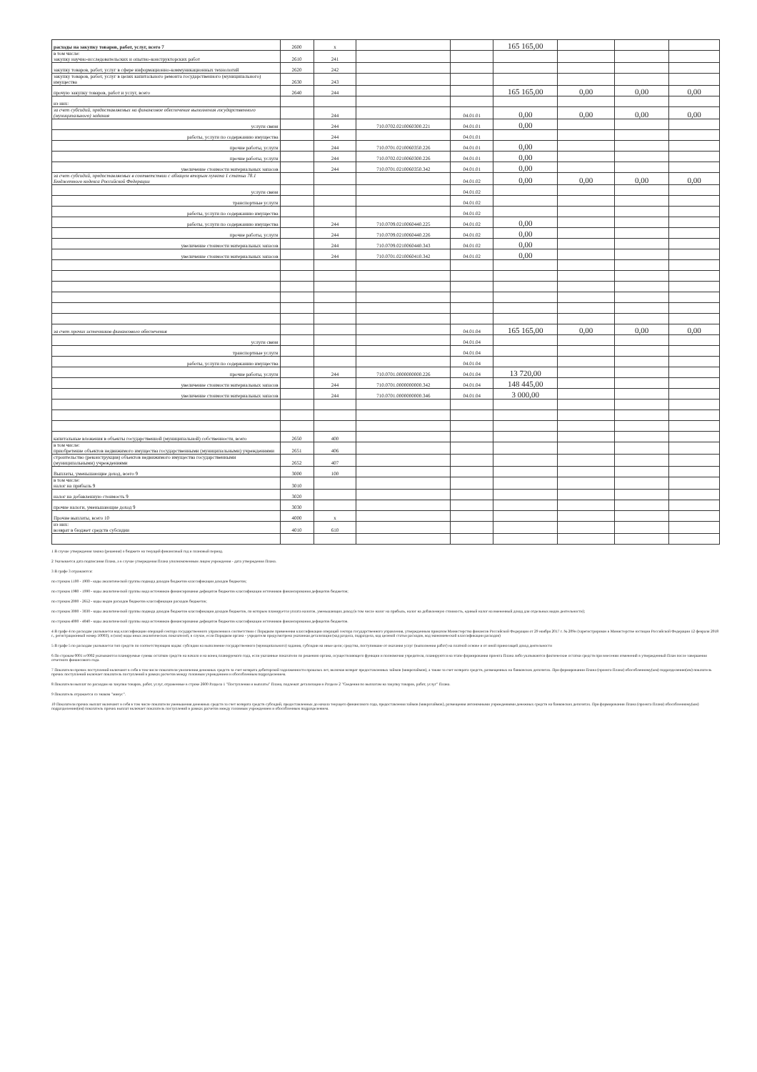| расходы на закупку товаров, работ, услуг, всего 7 | 2600 | x | | | 165 165,00 | | | |
| в том числе: закупку научно-исследовательских и опытно-конструкторских работ | 2610 | 241 | | | | | | |
| закупку товаров, работ, услуг в сфере информационно-коммуникационных технологий | 2620 | 242 | | | | | | |
| закупку товаров, работ, услуг в целях капитального ремонта государственного (муниципального) имущества | 2630 | 243 | | | | | | |
| прочую закупку товаров, работ и услуг, всего | 2640 | 244 | | | 165 165,00 | 0,00 | 0,00 | 0,00 |
| из них: | | | | | | | | |
| за счет субсидий, предоставляемых на финансовое обеспечение выполнения государственного (муниципального) задания | | 244 | | 04.01.01 | 0,00 | 0,00 | 0,00 | 0,00 |
| услуги связи | | 244 | 710.0702.0210060300.221 | 04.01.01 | 0,00 | | | |
| работы, услуги по содержанию имущества | | 244 | | 04.01.01 | | | | |
| прочие работы, услуги | | 244 | 710.0701.0210060350.226 | 04.01.01 | 0,00 | | | |
| прочие работы, услуги | | 244 | 710.0702.0210060300.226 | 04.01.01 | 0,00 | | | |
| увеличение стоимости материальных запасов | | 244 | 710.0701.0210060350.342 | 04.01.01 | 0,00 | | | |
| за счет субсидий, предоставляемых в соответствии с абзацем вторым пункта 1 статьи 78.1 Бюджетного кодекса Российской Федерации | | | | 04.01.02 | 0,00 | 0,00 | 0,00 | 0,00 |
| услуги связи | | | | 04.01.02 | | | | |
| транспортные услуги | | | | 04.01.02 | | | | |
| работы, услуги по содержанию имущества | | | | 04.01.02 | | | | |
| работы, услуги по содержанию имущества | | 244 | 710.0709.0210060440.225 | 04.01.02 | 0,00 | | | |
| прочие работы, услуги | | 244 | 710.0709.0210060440.226 | 04.01.02 | 0,00 | | | |
| увеличение стоимости материальных запасов | | 244 | 710.0709.0210060440.343 | 04.01.02 | 0,00 | | | |
| увеличение стоимости материальных запасов | | 244 | 710.0701.0210060410.342 | 04.01.02 | 0,00 | | | |
| за счет прочих источников финансового обеспечения | | | | 04.01.04 | 165 165,00 | 0,00 | 0,00 | 0,00 |
| услуги связи | | | | 04.01.04 | | | | |
| транспортные услуги | | | | 04.01.04 | | | | |
| работы, услуги по содержанию имущества | | | | 04.01.04 | | | | |
| прочие работы, услуги | | 244 | 710.0701.0000000000.226 | 04.01.04 | 13 720,00 | | | |
| увеличение стоимости материальных запасов | | 244 | 710.0701.0000000000.342 | 04.01.04 | 148 445,00 | | | |
| увеличение стоимости материальных запасов | | 244 | 710.0701.0000000000.346 | 04.01.04 | 3 000,00 | | | |
| капитальные вложения в объекты государственной (муниципальной) собственности, всего | 2650 | 400 | | | | | | |
| в том числе: приобретение объектов недвижимого имущества государственными (муниципальными) учреждениями | 2651 | 406 | | | | | | |
| строительство (реконструкция) объектов недвижимого имущества государственными (муниципальными) учреждениями | 2652 | 407 | | | | | | |
| Выплаты, уменьшающие доход, всего 9 | 3000 | 100 | | | | | | |
| в том числе: налог на прибыль 9 | 3010 | | | | | | | |
| налог на добавленную стоимость 9 | 3020 | | | | | | | |
| прочие налоги, уменьшающие доход 9 | 3030 | | | | | | | |
| Прочие выплаты, всего 10 | 4000 | x | | | | | | |
| из них: возврат в бюджет средств субсидии | 4010 | 610 | | | | | | |
1 В случае утверждения закона (решения) о бюджете на текущий финансовый год и плановый период.
2 Указывается дата подписания Плана, а в случае утверждения Плана уполномоченным лицом учреждения - дата утверждения Плана.
3 В графе 3 отражаются:
по строкам 1100 - 1900 - коды аналитической группы подвида доходов бюджетов классификации доходов бюджетов;
по строкам 1980 - 1990 - коды аналитической группы вида источников финансирования дефицитов бюджетов классификации источников финансирования дефицитов бюджетов;
по строкам 2000 - 2652 - коды видов расходов бюджетов классификации расходов бюджетов;
по строкам 3000 - 3030 - коды аналитической группы подвида доходов бюджетов классификации доходов бюджетов, по которым планируется уплата налогов, уменьшающих доход (в том числе налог на прибыль, налог на добавленную стоимость, единый налог на вмененный доход для отдельных видов деятельности);
по строкам 4000 - 4040 - коды аналитической группы вида источников финансирования дефицитов бюджетов классификации источников финансирования дефицитов бюджетов.
4 В графе 4 по расходам указывается код классификации операций сектора государственного управления в соответствии с Порядком применения классификации операций сектора государственного управления, утвержденным приказом Министерства финансов Российской Федерации от 29 ноября 2017 г. № 209н (зарегистрирован в Министерстве юстиции Российской Федерации 12 февраля 2018 г., регистрационный номер 50003), и (или) коды иных аналитических показателей, в случае, если Порядком органа - учредителя предусмотрена указанная детализация (код раздела, подраздела, код целевой статьи расходов, код экономической классификации расходов)
5 В графе 5 по расходам указывается тип средств по соответствующим кодам: субсидии на выполнение государственного (муниципального) задания, субсидии на иные цели; средства, поступившие от оказания услуг (выполнения работ) на платной основе и от иной приносящей доход деятельности
6 По строкам 0001 и 0002 указываются планируемые суммы остатков средств на начало и на конец планируемого года, если указанные показатели по решению органа, осуществляющего функции и полномочия учредителя, планируются на этапе формирования проекта Плана либо указываются фактические остатки средств при внесении изменений в утвержденный План после завершения отчетного финансового года.
7 Показатели прочих поступлений включают в себя в том числе показатели увеличения денежных средств за счет возврата дебиторской задолженности прошлых лет, включая возврат предоставленных займов (микрозаймов), а также за счет возврата средств, размещенных на банковских депозитах. При формировании Плана (проекта Плана) обособленному(ым) подразделению(ям) показатель прочих поступлений включает показатель поступлений в рамках расчетов между головным учреждением и обособленным подразделением.
8 Показатели выплат по расходам на закупки товаров, работ, услуг, отраженные в строке 2600 Раздела 1 "Поступления и выплаты" Плана, подлежат детализации в Разделе 2 "Сведения по выплатам на закупку товаров, работ, услуг" Плана.
9 Показатель отражается со знаком "минус".
10 Показатели прочих выплат включают в себя в том числе показатели уменьшения денежных средств за счет возврата средств субсидий, предоставленных до начала текущего финансового года, предоставления займов (микрозаймов), размещения автономными учреждениями денежных средств на банковских депозитах. При формировании Плана (проекта Плана) обособленному(ым) подразделению(ям) показатель прочих выплат включает показатель поступлений в рамках расчетов между головным учреждением и обособленным подразделением.